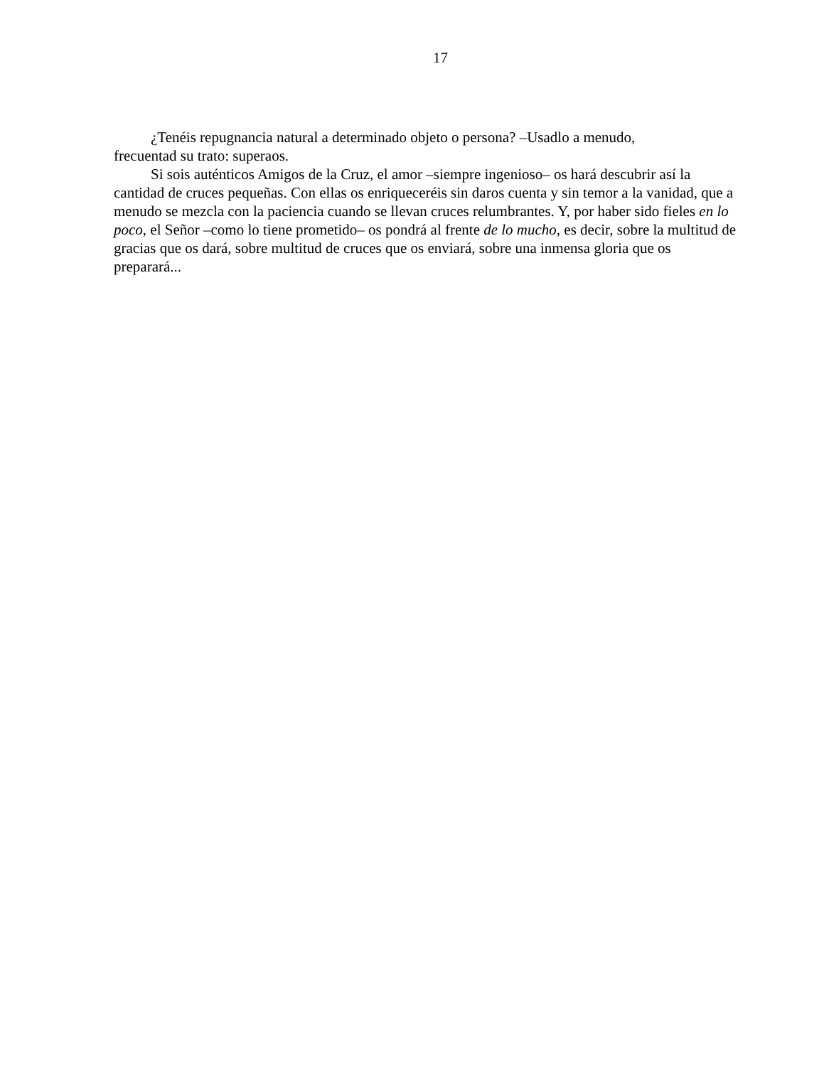17
¿Tenéis repugnancia natural a determinado objeto o persona? –Usadlo a menudo,
frecuentad su trato: superaos.
Si sois auténticos Amigos de la Cruz, el amor –siempre ingenioso– os hará descubrir así la cantidad de cruces pequeñas. Con ellas os enriqueceréis sin daros cuenta y sin temor a la vanidad, que a menudo se mezcla con la paciencia cuando se llevan cruces relumbrantes. Y, por haber sido fieles en lo poco, el Señor –como lo tiene prometido– os pondrá al frente de lo mucho, es decir, sobre la multitud de gracias que os dará, sobre multitud de cruces que os enviará, sobre una inmensa gloria que os preparará...